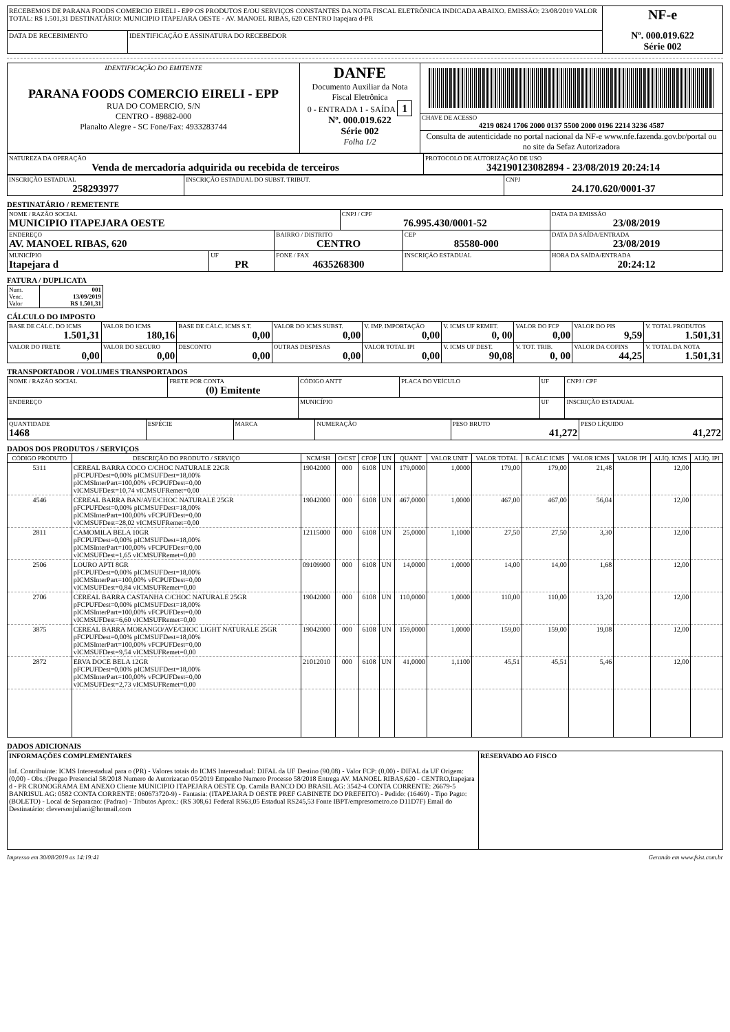| RECEBEMOS DE PARANA FOODS COMERCIO EIRELI - EPP OS PRODUTOS E/OU SERVIÇOS CONSTANTES DA NOTA FISCAL ELETRÔNICA INDICADA ABAIXO. EMISSÃO: 23/08/2019 VALOR TOTAL: R$ 1.501,31 DESTINATÁRIO: MUNICIPIO ITAPEJARA OESTE - AV. MANOEL RIBAS, 620 CENTRO Itapejara d-PR | | NF-e Nº. 000.019.622 Série 002 |
| DATA DE RECEBIMENTO | IDENTIFICAÇÃO E ASSINATURA DO RECEBEDOR | |
| IDENTIFICAÇÃO DO EMITENTE PARANA FOODS COMERCIO EIRELI - EPP RUA DO COMERCIO, S/N CENTRO - 89882-000 Planalto Alegre - SC Fone/Fax: 4933283744 | DANFE Documento Auxiliar da Nota Fiscal Eletrônica 0 - ENTRADA 1 - SAÍDA 1 Nº. 000.019.622 Série 002 Folha 1/2 | |
| | | CHAVE DE ACESSO 4219 0824 1706 2000 0137 5500 2000 0196 2214 3236 4587 |
| | | Consulta de autenticidade no portal nacional da NF-e www.nfe.fazenda.gov.br/portal ou no site da Sefaz Autorizadora |
| NATUREZA DA OPERAÇÃO Venda de mercadoria adquirida ou recebida de terceiros | PROTOCOLO DE AUTORIZAÇÃO DE USO 342190123082894 - 23/08/2019 20:24:14 |
| INSCRIÇÃO ESTADUAL 258293977 | INSCRIÇÃO ESTADUAL DO SUBST. TRIBUT. | CNPJ 24.170.620/0001-37 |
DESTINATÁRIO / REMETENTE
| NOME / RAZÃO SOCIAL MUNICIPIO ITAPEJARA OESTE | | | CNPJ / CPF 76.995.430/0001-52 | | DATA DA EMISSÃO 23/08/2019 |
| ENDEREÇO AV. MANOEL RIBAS, 620 | | BAIRRO / DISTRITO CENTRO | | CEP 85580-000 | DATA DA SAÍDA/ENTRADA 23/08/2019 |
| MUNICÍPIO Itapejara d | UF PR | FONE / FAX 4635268300 | | INSCRIÇÃO ESTADUAL | HORA DA SAÍDA/ENTRADA 20:24:12 |
FATURA / DUPLICATA
| Num. Venc. Valor | 001 13/09/2019 R$ 1.501,31 |
CÁLCULO DO IMPOSTO
| BASE DE CÁLC. DO ICMS 1.501,31 | VALOR DO ICMS 180,16 | BASE DE CÁLC. ICMS S.T. 0,00 | VALOR DO ICMS SUBST. 0,00 | V. IMP. IMPORTAÇÃO 0,00 | V. ICMS UF REMET. 0, 00 | VALOR DO FCP 0,00 | VALOR DO PIS 9,59 | V. TOTAL PRODUTOS 1.501,31 |
| VALOR DO FRETE 0,00 | VALOR DO SEGURO 0,00 | DESCONTO 0,00 | OUTRAS DESPESAS 0,00 | VALOR TOTAL IPI 0,00 | V. ICMS UF DEST. 90,08 | V. TOT. TRIB. 0, 00 | VALOR DA COFINS 44,25 | V. TOTAL DA NOTA 1.501,31 |
TRANSPORTADOR / VOLUMES TRANSPORTADOS
| NOME / RAZÃO SOCIAL | FRETE POR CONTA (0) Emitente | CÓDIGO ANTT | PLACA DO VEÍCULO | UF | CNPJ / CPF |
| ENDEREÇO | | MUNICÍPIO | | UF | INSCRIÇÃO ESTADUAL |
| QUANTIDADE 1468 | ESPÉCIE | MARCA | NUMERAÇÃO | PESO BRUTO 41,272 | PESO LÍQUIDO 41,272 |
DADOS DOS PRODUTOS / SERVIÇOS
| CÓDIGO PRODUTO | DESCRIÇÃO DO PRODUTO / SERVIÇO | NCM/SH | O/CST | CFOP | UN | QUANT | VALOR UNIT | VALOR TOTAL | B.CÁLC ICMS | VALOR ICMS | VALOR IPI | ALÍQ. ICMS | ALÍQ. IPI |
| --- | --- | --- | --- | --- | --- | --- | --- | --- | --- | --- | --- | --- | --- |
| 5311 | CEREAL BARRA COCO C/CHOC NATURALE 22GR pFCPUFDest=0,00% pICMSUFDest=18,00% pICMSInterPart=100,00% vFCPUFDest=0,00 vICMSUFDest=10,74 vICMSUFRemet=0,00 | 19042000 | 000 | 6108 | UN | 179,0000 | 1,0000 | 179,00 | 179,00 | 21,48 | | 12,00 | |
| 4546 | CEREAL BARRA BAN/AVE/CHOC NATURALE 25GR pFCPUFDest=0,00% pICMSUFDest=18,00% pICMSInterPart=100,00% vFCPUFDest=0,00 vICMSUFDest=28,02 vICMSUFRemet=0,00 | 19042000 | 000 | 6108 | UN | 467,0000 | 1,0000 | 467,00 | 467,00 | 56,04 | | 12,00 | |
| 2811 | CAMOMILA BELA 10GR pFCPUFDest=0,00% pICMSUFDest=18,00% pICMSInterPart=100,00% vFCPUFDest=0,00 vICMSUFDest=1,65 vICMSUFRemet=0,00 | 12115000 | 000 | 6108 | UN | 25,0000 | 1,1000 | 27,50 | 27,50 | 3,30 | | 12,00 | |
| 2506 | LOURO APTI 8GR pFCPUFDest=0,00% pICMSUFDest=18,00% pICMSInterPart=100,00% vFCPUFDest=0,00 vICMSUFDest=0,84 vICMSUFRemet=0,00 | 09109900 | 000 | 6108 | UN | 14,0000 | 1,0000 | 14,00 | 14,00 | 1,68 | | 12,00 | |
| 2706 | CEREAL BARRA CASTANHA C/CHOC NATURALE 25GR pFCPUFDest=0,00% pICMSUFDest=18,00% pICMSInterPart=100,00% vFCPUFDest=0,00 vICMSUFDest=6,60 vICMSUFRemet=0,00 | 19042000 | 000 | 6108 | UN | 110,0000 | 1,0000 | 110,00 | 110,00 | 13,20 | | 12,00 | |
| 3875 | CEREAL BARRA MORANGO/AVE/CHOC LIGHT NATURALE 25GR pFCPUFDest=0,00% pICMSUFDest=18,00% pICMSInterPart=100,00% vFCPUFDest=0,00 vICMSUFDest=9,54 vICMSUFRemet=0,00 | 19042000 | 000 | 6108 | UN | 159,0000 | 1,0000 | 159,00 | 159,00 | 19,08 | | 12,00 | |
| 2872 | ERVA DOCE BELA 12GR pFCPUFDest=0,00% pICMSUFDest=18,00% pICMSInterPart=100,00% vFCPUFDest=0,00 vICMSUFDest=2,73 vICMSUFRemet=0,00 | 21012010 | 000 | 6108 | UN | 41,0000 | 1,1100 | 45,51 | 45,51 | 5,46 | | 12,00 | |
DADOS ADICIONAIS
| INFORMAÇÕES COMPLEMENTARES Inf. Contribuinte: ICMS Interestadual para o (PR) - Valores totais do ICMS Interestadual: DIFAL da UF Destino (90,08) - Valor FCP: (0,00) - DIFAL da UF Origem:(0,00) - Obs.:(Pregao Presencial 58/2018 Numero de Autorizacao 05/2019 Empenho Numero Processo 58/2018 Entrega AV. MANOEL RIBAS,620 - CENTRO,Itapejara d - PR CRONOGRAMA EM ANEXO Cliente MUNICIPIO ITAPEJARA OESTE Op. Camila BANCO DO BRASIL AG: 3542-4 CONTA CORRENTE: 26679-5 BANRISUL AG: 0582 CONTA CORRENTE: 060673720-9) - Fantasia: (ITAPEJARA D OESTE PREF GABINETE DO PREFEITO) - Pedido: (16469) - Tipo Pagto:(BOLETO) - Local de Separacao: (Padrao) - Tributos Aprox.: (RS 308,61 Federal RS63,05 Estadual RS245,53 Fonte IBPT/empresometro.co D11D7F) Email do Destinatário: cleversonjuliani@hotmail.com | RESERVADO AO FISCO |
Impresso em 30/08/2019 as 14:19:41 Gerando em www.fsist.com.br